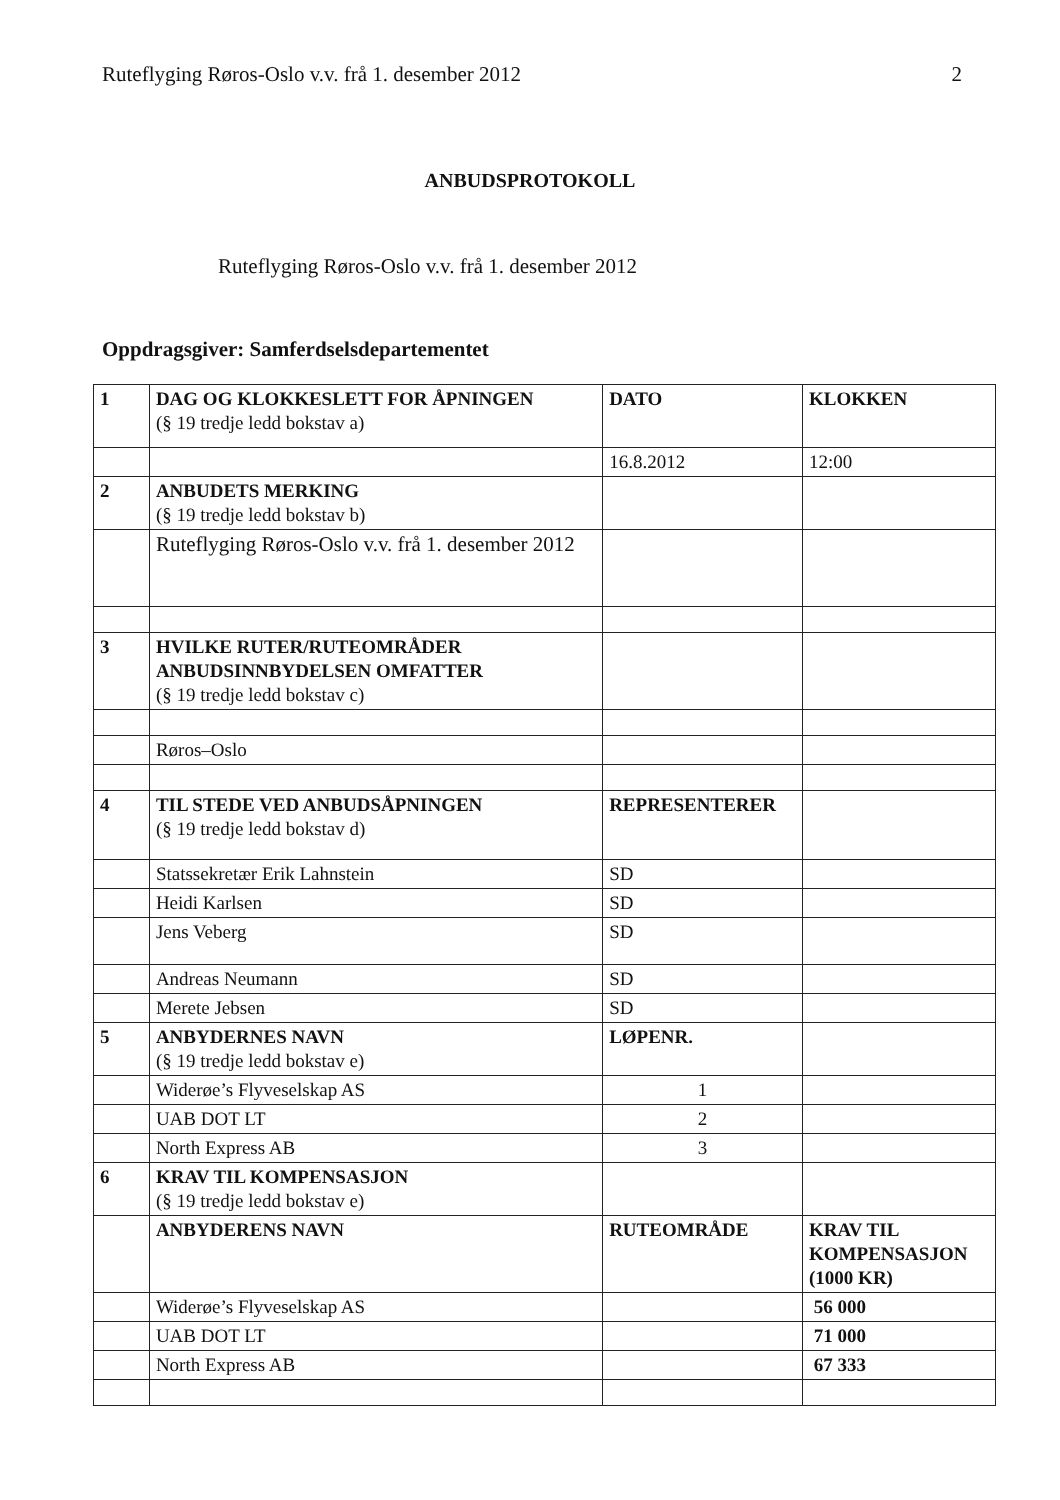Ruteflyging Røros-Oslo v.v. frå 1. desember 2012 2
ANBUDSPROTOKOLL
Ruteflyging Røros-Oslo v.v. frå 1. desember 2012
Oppdragsgiver: Samferdselsdepartementet
| 1 | DAG OG KLOKKESLETT FOR ÅPNINGEN (§ 19 tredje ledd bokstav a) | DATO | KLOKKEN |
| | | 16.8.2012 | 12:00 |
| 2 | ANBUDETS MERKING (§ 19 tredje ledd bokstav b) | | |
| | Ruteflyging Røros-Oslo v.v. frå 1. desember 2012 | | |
| 3 | HVILKE RUTER/RUTEOMRÅDER ANBUDSINNBYDELSEN OMFATTER (§ 19 tredje ledd bokstav c) | | |
| | Røros–Oslo | | |
| 4 | TIL STEDE VED ANBUDSÅPNINGEN (§ 19 tredje ledd bokstav d) | REPRESENTERER | |
| | Statssekretær Erik Lahnstein | SD | |
| | Heidi Karlsen | SD | |
| | Jens Veberg | SD | |
| | Andreas Neumann | SD | |
| | Merete Jebsen | SD | |
| 5 | ANBYDERNES NAVN (§ 19 tredje ledd bokstav e) | LØPENR. | |
| | Widerøe’s Flyveselskap AS | 1 | |
| | UAB DOT LT | 2 | |
| | North Express AB | 3 | |
| 6 | KRAV TIL KOMPENSASJON (§ 19 tredje ledd bokstav e) | | |
| | ANBYDERENS NAVN | RUTEOMRÅDE | KRAV TIL KOMPENSASJON (1000 KR) |
| | Widerøe’s Flyveselskap AS | | 56 000 |
| | UAB DOT LT | | 71 000 |
| | North Express AB | | 67 333 |